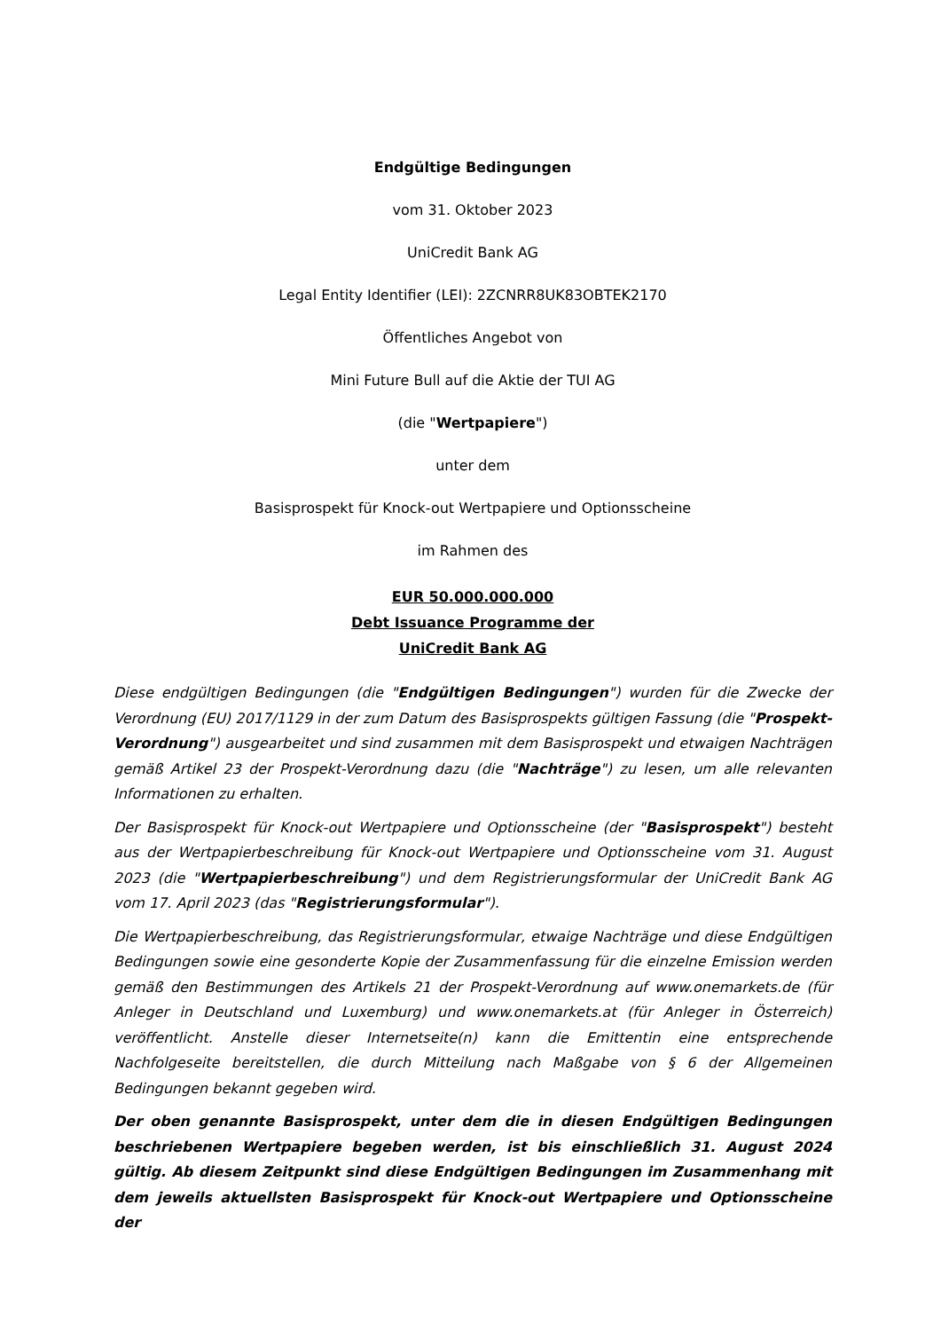Endgültige Bedingungen
vom 31. Oktober 2023
UniCredit Bank AG
Legal Entity Identifier (LEI): 2ZCNRR8UK83OBTEK2170
Öffentliches Angebot von
Mini Future Bull auf die Aktie der TUI AG
(die "Wertpapiere")
unter dem
Basisprospekt für Knock-out Wertpapiere und Optionsscheine
im Rahmen des
EUR 50.000.000.000
Debt Issuance Programme der
UniCredit Bank AG
Diese endgültigen Bedingungen (die "Endgültigen Bedingungen") wurden für die Zwecke der Verordnung (EU) 2017/1129 in der zum Datum des Basisprospekts gültigen Fassung (die "Prospekt-Verordnung") ausgearbeitet und sind zusammen mit dem Basisprospekt und etwaigen Nachträgen gemäß Artikel 23 der Prospekt-Verordnung dazu (die "Nachträge") zu lesen, um alle relevanten Informationen zu erhalten.
Der Basisprospekt für Knock-out Wertpapiere und Optionsscheine (der "Basisprospekt") besteht aus der Wertpapierbeschreibung für Knock-out Wertpapiere und Optionsscheine vom 31. August 2023 (die "Wertpapierbeschreibung") und dem Registrierungsformular der UniCredit Bank AG vom 17. April 2023 (das "Registrierungsformular").
Die Wertpapierbeschreibung, das Registrierungsformular, etwaige Nachträge und diese Endgültigen Bedingungen sowie eine gesonderte Kopie der Zusammenfassung für die einzelne Emission werden gemäß den Bestimmungen des Artikels 21 der Prospekt-Verordnung auf www.onemarkets.de (für Anleger in Deutschland und Luxemburg) und www.onemarkets.at (für Anleger in Österreich) veröffentlicht. Anstelle dieser Internetseite(n) kann die Emittentin eine entsprechende Nachfolgeseite bereitstellen, die durch Mitteilung nach Maßgabe von § 6 der Allgemeinen Bedingungen bekannt gegeben wird.
Der oben genannte Basisprospekt, unter dem die in diesen Endgültigen Bedingungen beschriebenen Wertpapiere begeben werden, ist bis einschließlich 31. August 2024 gültig. Ab diesem Zeitpunkt sind diese Endgültigen Bedingungen im Zusammenhang mit dem jeweils aktuellsten Basisprospekt für Knock-out Wertpapiere und Optionsscheine der